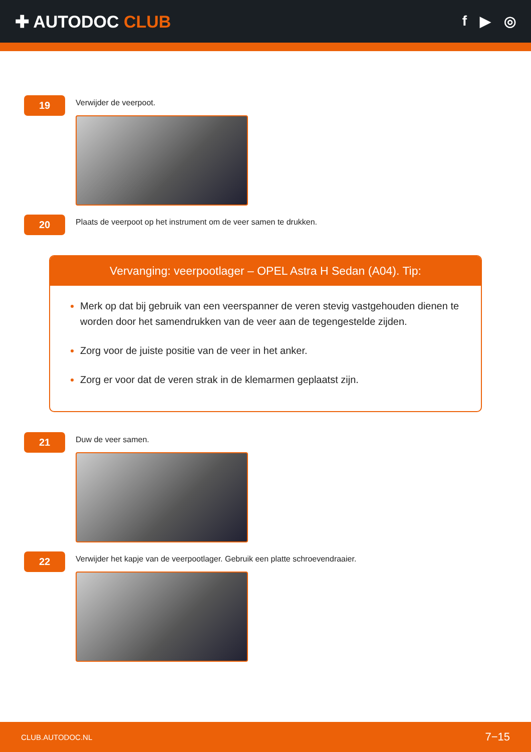✚ AUTODOC CLUB
f ▶ ◎
19
Verwijder de veerpoot.
20
Plaats de veerpoot op het instrument om de veer samen te drukken.
Vervanging: veerpootlager – OPEL Astra H Sedan (A04). Tip:
Merk op dat bij gebruik van een veerspanner de veren stevig vastgehouden dienen te worden door het samendrukken van de veer aan de tegengestelde zijden.
Zorg voor de juiste positie van de veer in het anker.
Zorg er voor dat de veren strak in de klemarmen geplaatst zijn.
21
Duw de veer samen.
22
Verwijder het kapje van de veerpootlager. Gebruik een platte schroevendraaier.
CLUB.AUTODOC.NL 7−15